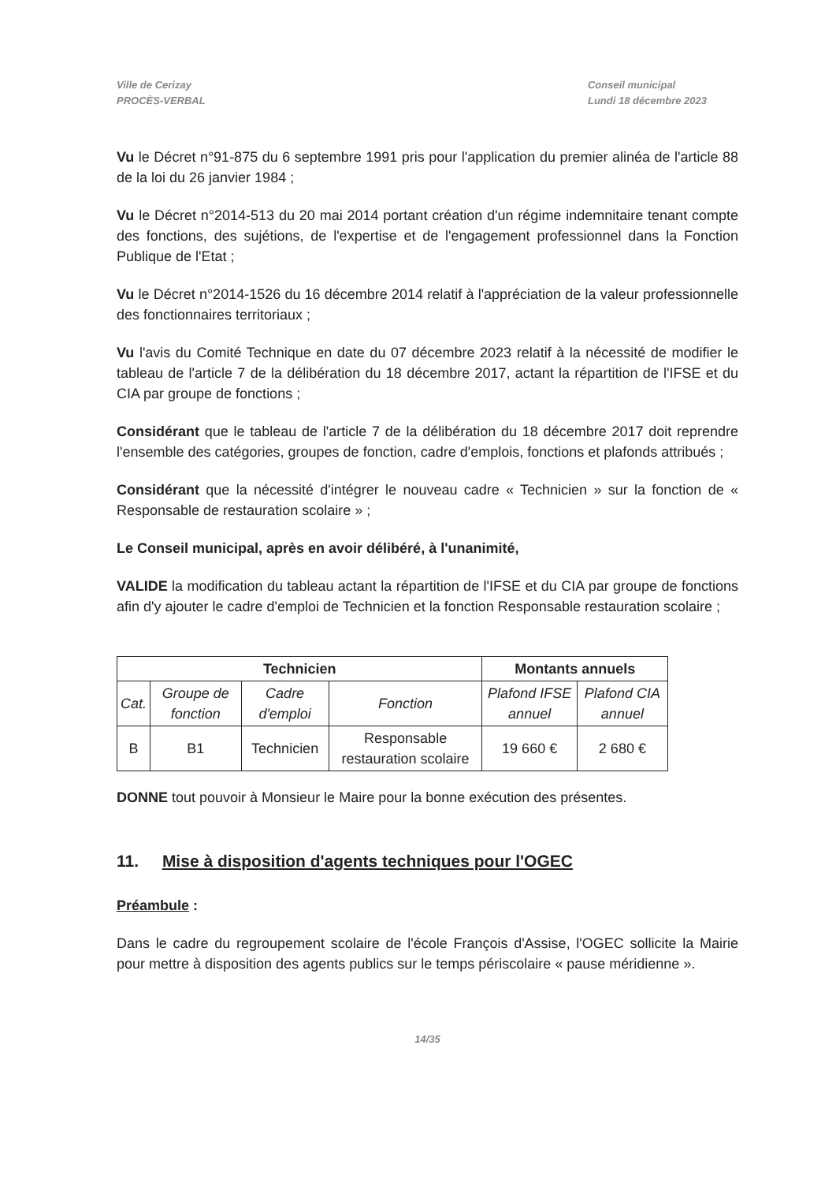Ville de Cerizay
PROCÈS-VERBAL
Conseil municipal
Lundi 18 décembre 2023
Vu le Décret n°91-875 du 6 septembre 1991 pris pour l'application du premier alinéa de l'article 88 de la loi du 26 janvier 1984 ;
Vu le Décret n°2014-513 du 20 mai 2014 portant création d'un régime indemnitaire tenant compte des fonctions, des sujétions, de l'expertise et de l'engagement professionnel dans la Fonction Publique de l'Etat ;
Vu le Décret n°2014-1526 du 16 décembre 2014 relatif à l'appréciation de la valeur professionnelle des fonctionnaires territoriaux ;
Vu l'avis du Comité Technique en date du 07 décembre 2023 relatif à la nécessité de modifier le tableau de l'article 7 de la délibération du 18 décembre 2017, actant la répartition de l'IFSE et du CIA par groupe de fonctions ;
Considérant que le tableau de l'article 7 de la délibération du 18 décembre 2017 doit reprendre l'ensemble des catégories, groupes de fonction, cadre d'emplois, fonctions et plafonds attribués ;
Considérant que la nécessité d'intégrer le nouveau cadre « Technicien » sur la fonction de « Responsable de restauration scolaire » ;
Le Conseil municipal, après en avoir délibéré, à l'unanimité,
VALIDE la modification du tableau actant la répartition de l'IFSE et du CIA par groupe de fonctions afin d'y ajouter le cadre d'emploi de Technicien et la fonction Responsable restauration scolaire ;
| Technicien | | | | Montants annuels | |
| --- | --- | --- | --- | --- | --- |
| Cat. | Groupe de fonction | Cadre d'emploi | Fonction | Plafond IFSE annuel | Plafond CIA annuel |
| B | B1 | Technicien | Responsable restauration scolaire | 19 660 € | 2 680 € |
DONNE tout pouvoir à Monsieur le Maire pour la bonne exécution des présentes.
11. Mise à disposition d'agents techniques pour l'OGEC
Préambule :
Dans le cadre du regroupement scolaire de l'école François d'Assise, l'OGEC sollicite la Mairie pour mettre à disposition des agents publics sur le temps périscolaire « pause méridienne ».
14/35